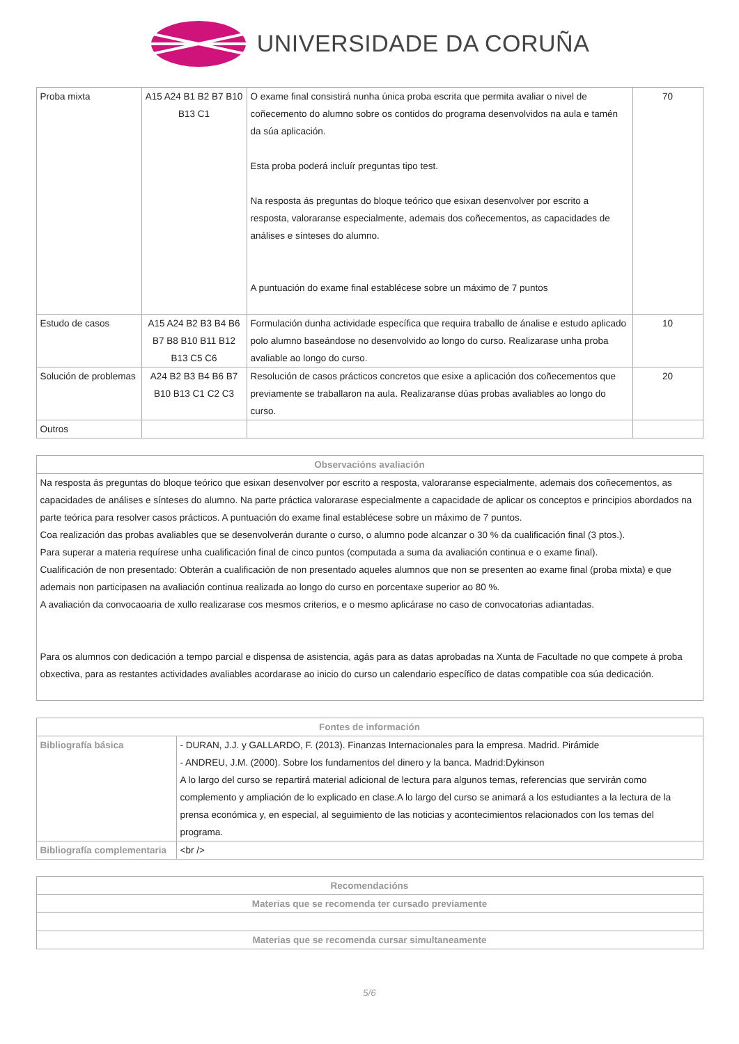UNIVERSIDADE DA CORUÑA
| Proba mixta | A15 A24 B1 B2 B7 B10 B13 C1 | O exame final consistirá nunha única proba escrita que permita avaliar o nivel de coñecemento do alumno sobre os contidos do programa desenvolvidos na aula e tamén da súa aplicación. Esta proba poderá incluír preguntas tipo test. Na resposta ás preguntas do bloque teórico que esixan desenvolver por escrito a resposta, valoraranse especialmente, ademais dos coñecementos, as capacidades de análises e sínteses do alumno. A puntuación do exame final establécese sobre un máximo de 7 puntos | 70 |
| Estudo de casos | A15 A24 B2 B3 B4 B6 B7 B8 B10 B11 B12 B13 C5 C6 | Formulación dunha actividade específica que requira traballo de ánalise e estudo aplicado polo alumno baseándose no desenvolvido ao longo do curso. Realizarase unha proba avaliable ao longo do curso. | 10 |
| Solución de problemas | A24 B2 B3 B4 B6 B7 B10 B13 C1 C2 C3 | Resolución de casos prácticos concretos que esixe a aplicación dos coñecementos que previamente se traballaron na aula. Realizaranse dúas probas avaliables ao longo do curso. | 20 |
| Outros | | | |
| Observacións avaliación |
| --- |
| Na resposta ás preguntas do bloque teórico que esixan desenvolver por escrito a resposta, valoraranse especialmente, ademais dos coñecementos, as capacidades de análises e sínteses do alumno. Na parte práctica valorarase especialmente a capacidade de aplicar os conceptos e principios abordados na parte teórica para resolver casos prácticos. A puntuación do exame final establécese sobre un máximo de 7 puntos. Coa realización das probas avaliables que se desenvolverán durante o curso, o alumno pode alcanzar o 30 % da cualificación final (3 ptos.). Para superar a materia requírese unha cualificación final de cinco puntos (computada a suma da avaliación continua e o exame final). Cualificación de non presentado: Obterán a cualificación de non presentado aqueles alumnos que non se presenten ao exame final (proba mixta) e que ademais non participasen na avaliación continua realizada ao longo do curso en porcentaxe superior ao 80 %. A avaliación da convocaoaria de xullo realizarase cos mesmos criterios, e o mesmo aplicárase no caso de convocatorias adiantadas. Para os alumnos con dedicación a tempo parcial e dispensa de asistencia, agás para as datas aprobadas na Xunta de Facultade no que compete á proba obxectiva, para as restantes actividades avaliables acordarase ao inicio do curso un calendario específico de datas compatible coa súa dedicación. |
| Fontes de información | |
| --- | --- |
| Bibliografía básica | - DURAN, J.J. y GALLARDO, F. (2013). Finanzas Internacionales para la empresa. Madrid. Pirámide - ANDREU, J.M. (2000). Sobre los fundamentos del dinero y la banca. Madrid:Dykinson A lo largo del curso se repartirá material adicional de lectura para algunos temas, referencias que servirán como complemento y ampliación de lo explicado en clase.A lo largo del curso se animará a los estudiantes a la lectura de la prensa económica y, en especial, al seguimiento de las noticias y acontecimientos relacionados con los temas del programa. |
| Bibliografía complementaria | <br /> |
| Recomendacións |
| --- |
| Materias que se recomenda ter cursado previamente |
| Materias que se recomenda cursar simultaneamente |
5/6